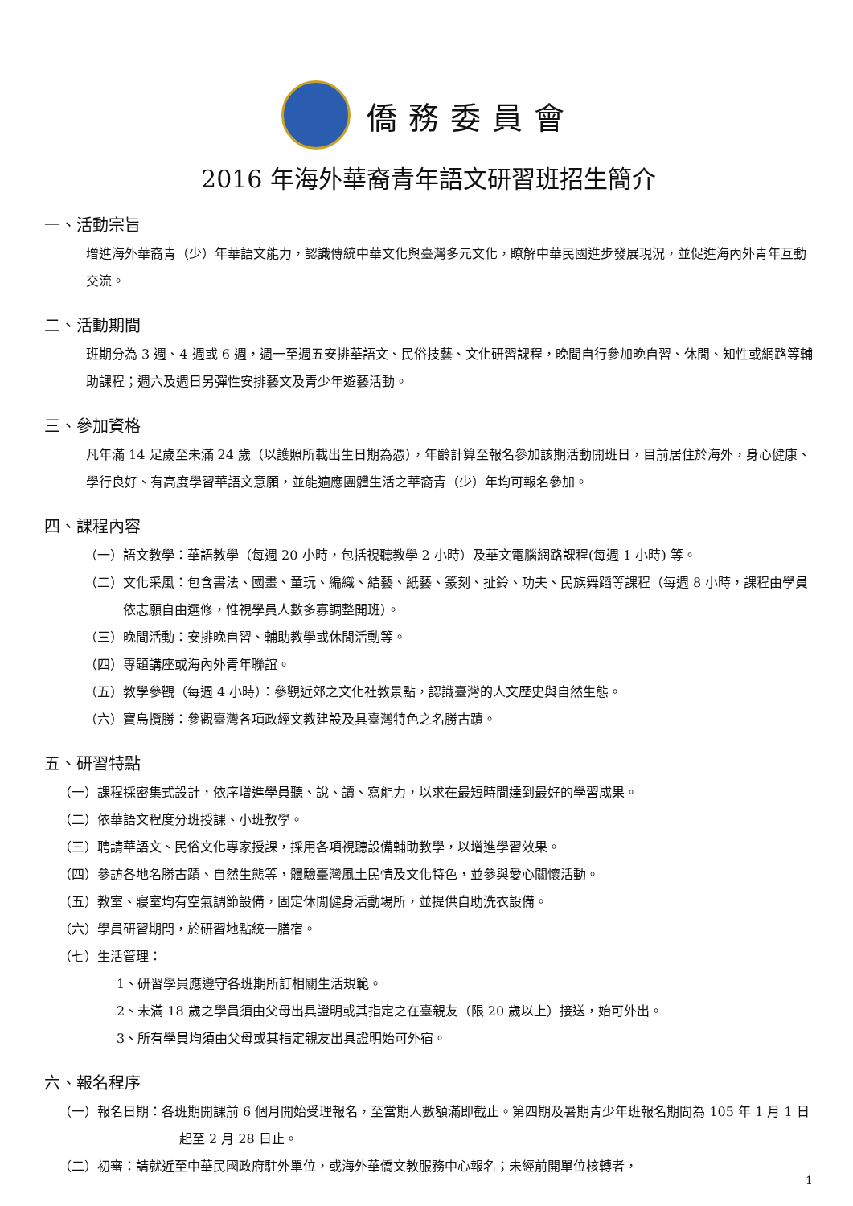僑務委員會
2016 年海外華裔青年語文研習班招生簡介
一、活動宗旨
增進海外華裔青（少）年華語文能力，認識傳統中華文化與臺灣多元文化，瞭解中華民國進步發展現況，並促進海內外青年互動交流。
二、活動期間
班期分為 3 週、4 週或 6 週，週一至週五安排華語文、民俗技藝、文化研習課程，晚間自行參加晚自習、休閒、知性或網路等輔助課程；週六及週日另彈性安排藝文及青少年遊藝活動。
三、參加資格
凡年滿 14 足歲至未滿 24 歲（以護照所載出生日期為憑），年齡計算至報名參加該期活動開班日，目前居住於海外，身心健康、學行良好、有高度學習華語文意願，並能適應團體生活之華裔青（少）年均可報名參加。
四、課程內容
（一）語文教學：華語教學（每週 20 小時，包括視聽教學 2 小時）及華文電腦網路課程(每週 1 小時) 等。
（二）文化采風：包含書法、國畫、童玩、編織、結藝、紙藝、篆刻、扯鈴、功夫、民族舞蹈等課程（每週 8 小時，課程由學員依志願自由選修，惟視學員人數多寡調整開班）。
（三）晚間活動：安排晚自習、輔助教學或休閒活動等。
（四）專題講座或海內外青年聯誼。
（五）教學參觀（每週 4 小時）：參觀近郊之文化社教景點，認識臺灣的人文歷史與自然生態。
（六）寶島攬勝：參觀臺灣各項政經文教建設及具臺灣特色之名勝古蹟。
五、研習特點
（一）課程採密集式設計，依序增進學員聽、說、讀、寫能力，以求在最短時間達到最好的學習成果。
（二）依華語文程度分班授課、小班教學。
（三）聘請華語文、民俗文化專家授課，採用各項視聽設備輔助教學，以增進學習效果。
（四）參訪各地名勝古蹟、自然生態等，體驗臺灣風土民情及文化特色，並參與愛心關懷活動。
（五）教室、寢室均有空氣調節設備，固定休閒健身活動場所，並提供自助洗衣設備。
（六）學員研習期間，於研習地點統一膳宿。
（七）生活管理：
1、研習學員應遵守各班期所訂相關生活規範。
2、未滿 18 歲之學員須由父母出具證明或其指定之在臺親友（限 20 歲以上）接送，始可外出。
3、所有學員均須由父母或其指定親友出具證明始可外宿。
六、報名程序
（一）報名日期：各班期開課前 6 個月開始受理報名，至當期人數額滿即截止。第四期及暑期青少年班報名期間為 105 年 1 月 1 日起至 2 月 28 日止。
（二）初審：請就近至中華民國政府駐外單位，或海外華僑文教服務中心報名；未經前開單位核轉者，
1